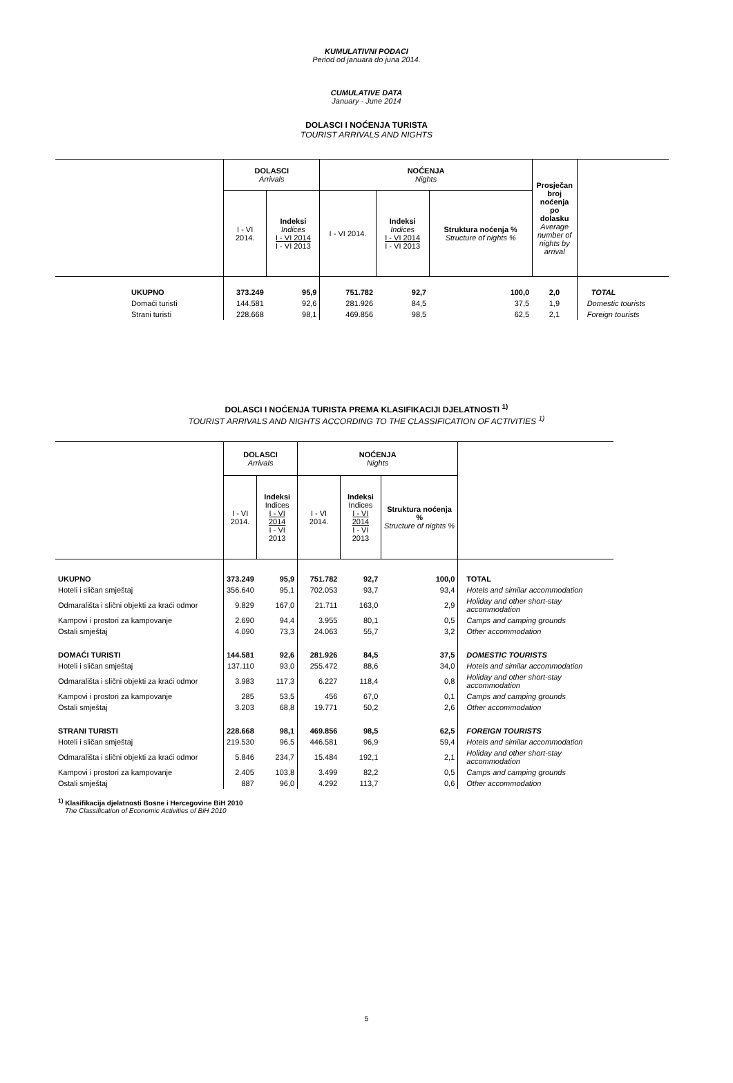KUMULATIVNI PODACI
Period od januara do juna 2014.
CUMULATIVE DATA
January - June 2014
DOLASCI I NOĆENJA TURISTA
TOURIST ARRIVALS AND NIGHTS
| | DOLASCI Arrivals | | NOĆENJA Nights | | | Prosječan broj noćenja po dolasku Average number of nights by arrival | |
| --- | --- | --- | --- | --- | --- | --- | --- |
| | I - VI 2014. | Indeksi Indices I - VI 2014 I - VI 2013 | I - VI 2014. | Indeksi Indices I - VI 2014 I - VI 2013 | Struktura noćenja % Structure of nights % | | |
| UKUPNO | 373.249 | 95,9 | 751.782 | 92,7 | 100,0 | 2,0 | TOTAL |
| Domaći turisti | 144.581 | 92,6 | 281.926 | 84,5 | 37,5 | 1,9 | Domestic tourists |
| Strani turisti | 228.668 | 98,1 | 469.856 | 98,5 | 62,5 | 2,1 | Foreign tourists |
DOLASCI I NOĆENJA TURISTA PREMA KLASIFIKACIJI DJELATNOSTI <sup>1)</sup>
TOURIST ARRIVALS AND NIGHTS ACCORDING TO THE CLASSIFICATION OF ACTIVITIES <sup>1)</sup>
| | DOLASCI Arrivals | | NOĆENJA Nights | | | |
| --- | --- | --- | --- | --- | --- | --- |
| | I - VI 2014. | Indeksi Indices I - VI 2014 I - VI 2013 | I - VI 2014. | Indeksi Indices I - VI 2014 I - VI 2013 | Struktura noćenja % Structure of nights % | |
| UKUPNO | 373.249 | 95,9 | 751.782 | 92,7 | 100,0 | TOTAL |
| Hoteli i sličan smještaj | 356.640 | 95,1 | 702.053 | 93,7 | 93,4 | Hotels and similar accommodation |
| Odmarališta i slični objekti za kraći odmor | 9.829 | 167,0 | 21.711 | 163,0 | 2,9 | Holiday and other short-stay accommodation |
| Kampovi i prostori za kampovanje | 2.690 | 94,4 | 3.955 | 80,1 | 0,5 | Camps and camping grounds |
| Ostali smještaj | 4.090 | 73,3 | 24.063 | 55,7 | 3,2 | Other accommodation |
| DOMAĆI TURISTI | 144.581 | 92,6 | 281.926 | 84,5 | 37,5 | DOMESTIC TOURISTS |
| Hoteli i sličan smještaj | 137.110 | 93,0 | 255.472 | 88,6 | 34,0 | Hotels and similar accommodation |
| Odmarališta i slični objekti za kraći odmor | 3.983 | 117,3 | 6.227 | 118,4 | 0,8 | Holiday and other short-stay accommodation |
| Kampovi i prostori za kampovanje | 285 | 53,5 | 456 | 67,0 | 0,1 | Camps and camping grounds |
| Ostali smještaj | 3.203 | 68,8 | 19.771 | 50,2 | 2,6 | Other accommodation |
| STRANI TURISTI | 228.668 | 98,1 | 469.856 | 98,5 | 62,5 | FOREIGN TOURISTS |
| Hoteli i sličan smještaj | 219.530 | 96,5 | 446.581 | 96,9 | 59,4 | Hotels and similar accommodation |
| Odmarališta i slični objekti za kraći odmor | 5.846 | 234,7 | 15.484 | 192,1 | 2,1 | Holiday and other short-stay accommodation |
| Kampovi i prostori za kampovanje | 2.405 | 103,8 | 3.499 | 82,2 | 0,5 | Camps and camping grounds |
| Ostali smještaj | 887 | 96,0 | 4.292 | 113,7 | 0,6 | Other accommodation |
<sup>1)</sup> Klasifikacija djelatnosti Bosne i Hercegovine BiH 2010
The Classification of Economic Activities of BiH 2010
5